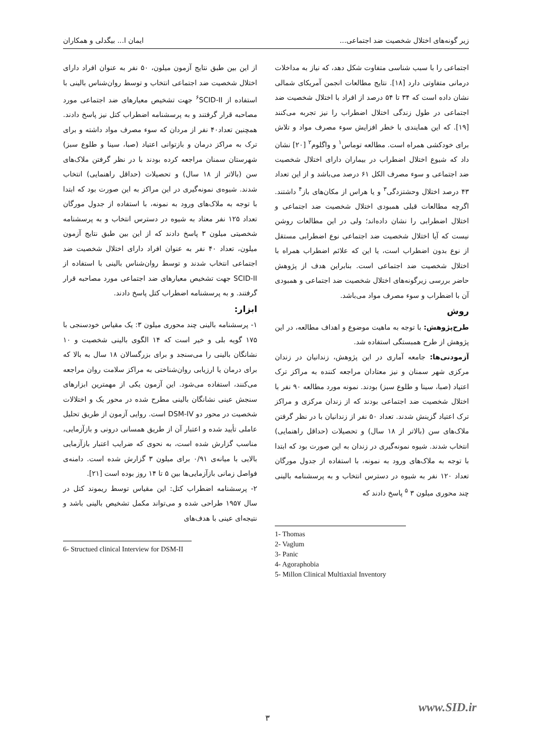زیر گونه‌های اختلال شخصیت ضد اجتماعی... ایمان ا... بیگدلی و همکاران
اجتماعی را با سبب شناسی متفاوت شکل دهد، که نیاز به مداخلات درمانی متفاوتی دارد [۱۸]. نتایج مطالعات انجمن آمریکای شمالی نشان داده است که ۳۴ تا ۵۴ درصد از افراد با اختلال شخصیت ضد اجتماعی در طول زندگی اختلال اضطراب را نیز تجربه می‌کنند [۱۹]. که این همایندی با خطر افزایش سوء مصرف مواد و تلاش برای خودکشی همراه است. مطالعه توماس<sup>۱</sup> و واگلوم<sup>۲</sup> [۲۰] نشان داد که شیوع اختلال اضطراب در بیماران دارای اختلال شخصیت ضد اجتماعی و سوء مصرف الکل ۶۱ درصد می‌باشد و از این تعداد ۴۳ درصد اختلال وحشتزدگی<sup>۳</sup> و یا هراس از مکان‌های باز<sup>۴</sup> داشتند. اگرچه مطالعات قبلی همبودی اختلال شخصیت ضد اجتماعی و اختلال اضطرابی را نشان داده‌اند؛ ولی در این مطالعات روشن نیست که آیا اختلال شخصیت ضد اجتماعی نوع اضطرابی مستقل از نوع بدون اضطراب است، یا این که علائم اضطراب همراه با اختلال شخصیت ضد اجتماعی است. بنابراین هدف از پژوهش حاضر بررسی زیرگونه‌های اختلال شخصیت ضد اجتماعی و همبودی آن با اضطراب و سوء مصرف مواد می‌باشد.
روش
طرح‌پژوهش: با توجه به ماهیت موضوع و اهداف مطالعه، در این پژوهش از طرح همبستگی استفاده شد.
آزمودنی‌ها: جامعه آماری در این پژوهش، زندانیان در زندان مرکزی شهر سمنان و نیز معتادان مراجعه کننده به مراکز ترک اعتیاد (صبا، سینا و طلوع سبز) بودند. نمونه مورد مطالعه ۹۰ نفر با اختلال شخصیت ضد اجتماعی بودند که از زندان مرکزی و مراکز ترک اعتیاد گزینش شدند. تعداد ۵۰ نفر از زندانیان با در نظر گرفتن ملاک‌های سن (بالاتر از ۱۸ سال) و تحصیلات (حداقل راهنمایی) انتخاب شدند. شیوه نمونه‌گیری در زندان به این صورت بود که ابتدا با توجه به ملاک‌های ورود به نمونه، با استفاده از جدول مورگان تعداد ۱۲۰ نفر به شیوه در دسترس انتخاب و به پرسشنامه بالینی چند محوری میلون ۳ <sup>۵</sup> پاسخ دادند که
1- Thomas
2- Vaglum
3- Panic
4- Agoraphobia
5- Millon Clinical Multiaxial Inventory
از این بین طبق نتایج آزمون میلون، ۵۰ نفر به عنوان افراد دارای اختلال شخصیت ضد اجتماعی انتخاب و توسط روان‌شناس بالینی با استفاده از SCID-II<sup>۶</sup> جهت تشخیص معیارهای ضد اجتماعی مورد مصاحبه قرار گرفتند و به پرسشنامه اضطراب کتل نیز پاسخ دادند. همچنین تعداد۴۰ نفر از مردان که سوء مصرف مواد داشته و برای ترک به مراکز درمان و بازتوانی اعتیاد (صبا، سینا و طلوع سبز) شهرستان سمنان مراجعه کرده بودند با در نظر گرفتن ملاک‌های سن (بالاتر از ۱۸ سال) و تحصیلات (حداقل راهنمایی) انتخاب شدند. شیوه‌ی نمونه‌گیری در این مراکز به این صورت بود که ابتدا با توجه به ملاک‌های ورود به نمونه، با استفاده از جدول مورگان تعداد ۱۲۵ نفر معتاد به شیوه در دسترس انتخاب و به پرسشنامه شخصیتی میلون ۳ پاسخ دادند که از این بین طبق نتایج آزمون میلون، تعداد ۴۰ نفر به عنوان افراد دارای اختلال شخصیت ضد اجتماعی انتخاب شدند و توسط روان‌شناس بالینی با استفاده از SCID-II جهت تشخیص معیارهای ضد اجتماعی مورد مصاحبه قرار گرفتند. و به پرسشنامه اضطراب کتل پاسخ دادند.
ابزار:
۱- پرسشنامه بالینی چند محوری میلون ۳: یک مقیاس خودسنجی با ۱۷۵ گویه بلی و خیر است که ۱۴ الگوی بالینی شخصیت و ۱۰ نشانگان بالینی را می‌سنجد و برای بزرگسالان ۱۸ سال به بالا که برای درمان یا ارزیابی روان‌شناختی به مراکز سلامت روان مراجعه می‌کنند، استفاده می‌شود. این آزمون یکی از مهمترین ابزارهای سنجش عینی نشانگان بالینی مطرح شده در محور یک و اختلالات شخصیت در محور دو DSM-IV است. روایی آزمون از طریق تحلیل عاملی تأیید شده و اعتبار آن از طریق همسانی درونی و بازآزمایی، مناسب گزارش شده است، به نحوی که ضرایب اعتبار بازآزمایی بالایی با میانه‌ی ۰/۹۱ برای میلون ۳ گزارش شده است. دامنه‌ی فواصل زمانی بازآزمایی‌ها بین ۵ تا ۱۴ روز بوده است [۲۱].
۲- پرسشنامه اضطراب کتل: این مقیاس توسط ریموند کتل در سال ۱۹۵۷ طراحی شده و می‌تواند مکمل تشخیص بالینی باشد و نتیجه‌ای عینی با هدف‌های
6- Structued clinical Interview for DSM-II
www.SID.ir
۳